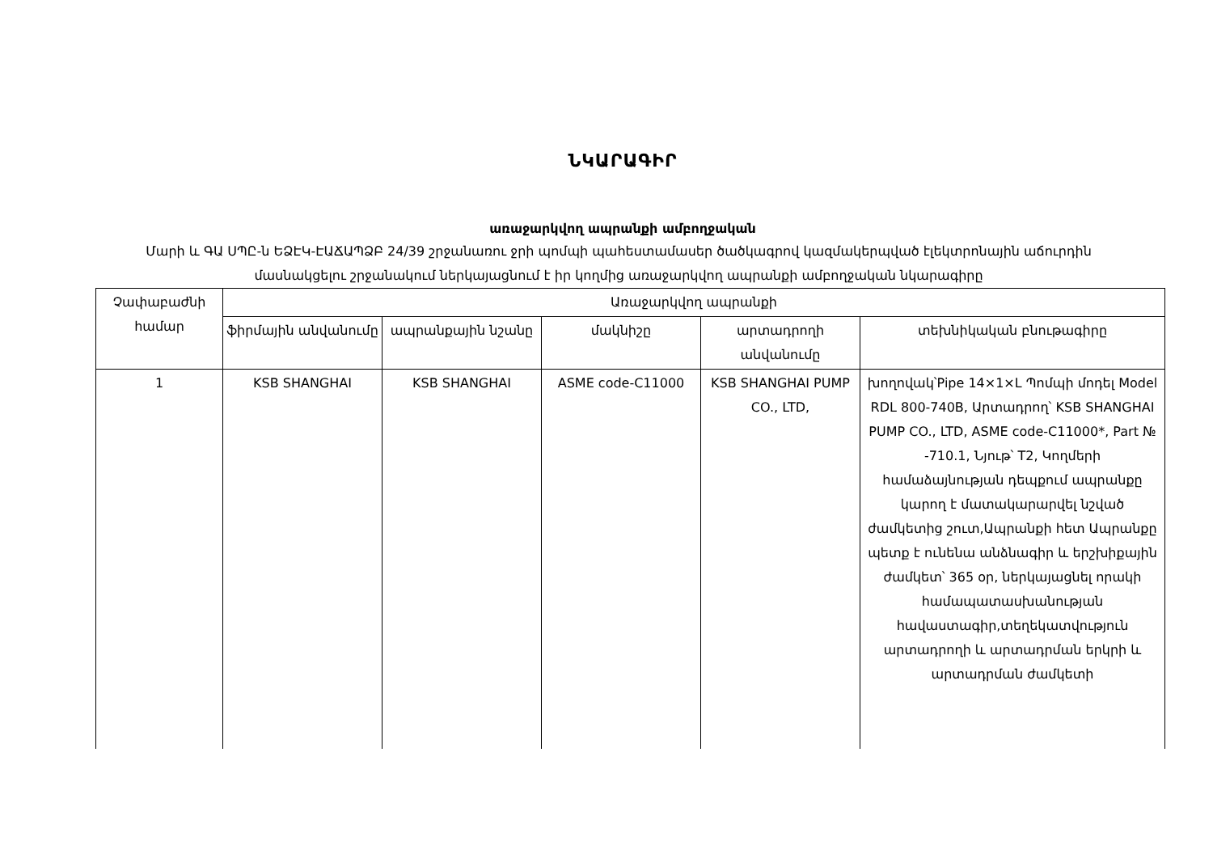ՆԿԱՐԱԳԻՐ
առաջարկվող ապրանքի ամբողջական
Մարի և ԳԱ ՍՊԸ-ն ԵՁԷԿ-ԷԱՃԱՊՁԲ 24/39 շրջանառու ջրի պոմպի պահեստամասեր ծածկագրով կազմակերպված էլեկտրոնային աճուրդին մասնակցելու շրջանակում ներկայացնում է իր կողմից առաջարկվող ապրանքի ամբողջական նկարագիրը
| Չափաբաժնի համար | Առաջարկվող ապրանքի | | | | |
| --- | --- | --- | --- | --- | --- |
| | ֆիրմային անվանումը | ապրանքային նշանը | մակնիշը | արտադրողի անվանումը | տեխնիկական բնութագիրը |
| 1 | KSB SHANGHAI | KSB SHANGHAI | ASME code-C11000 | KSB SHANGHAI PUMP CO., LTD, | խողովակ՝Pipe 14×1×L Պոմպի մոդել Model RDL 800-740B, Արտադրող՝ KSB SHANGHAI PUMP CO., LTD, ASME code-C11000*, Part № -710.1, Նյութ՝ T2, Կողմերի համաձայնության դեպքում ապրանքը կարող է մատակարարվել նշված ժամկետից շուտ,Ապրանքի հետ Ապրանքը պետք է ունենա անձնագիր և երշխիքային ժամկետ՝ 365 օր, ներկայացնել որակի համապատասխանության հավաստագիր,տեղեկատվություն արտադրողի և արտադրման երկրի և արտադրման ժամկետի |